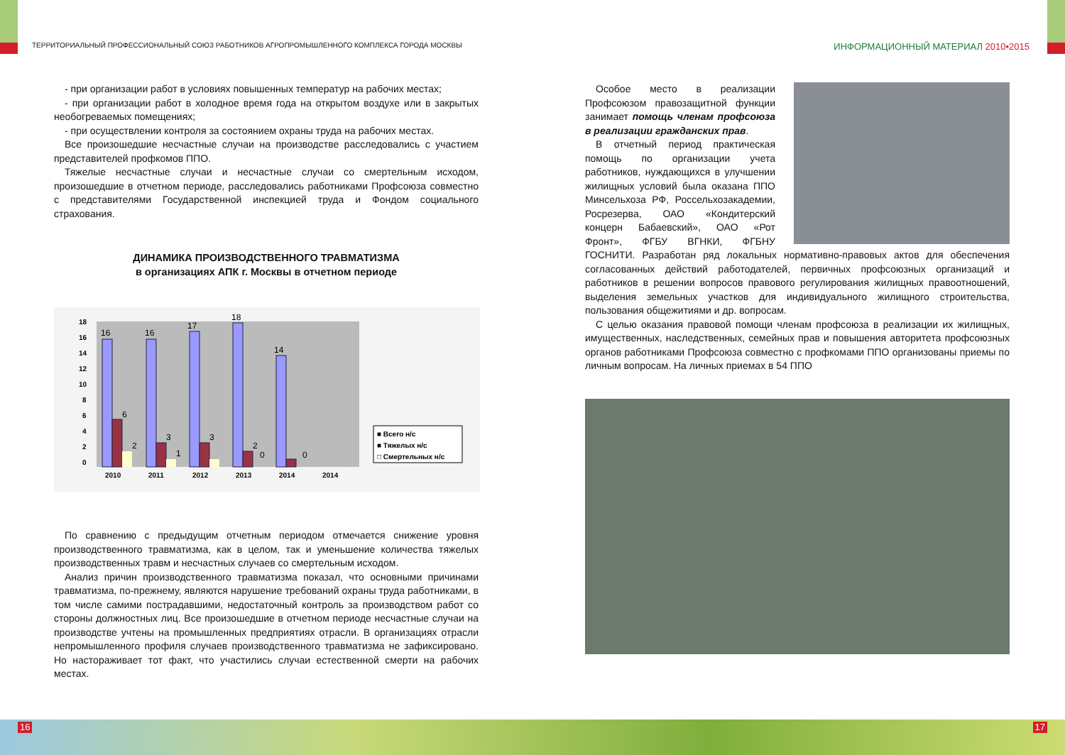ТЕРРИТОРИАЛЬНЫЙ ПРОФЕССИОНАЛЬНЫЙ СОЮЗ РАБОТНИКОВ АГРОПРОМЫШЛЕННОГО КОМПЛЕКСА ГОРОДА МОСКВЫ
ИНФОРМАЦИОННЫЙ МАТЕРИАЛ 2010•2015
- при организации работ в условиях повышенных температур на рабочих местах;
- при организации работ в холодное время года на открытом воздухе или в закрытых необогреваемых помещениях;
- при осуществлении контроля за состоянием охраны труда на рабочих местах.
Все произошедшие несчастные случаи на производстве расследовались с участием представителей профкомов ППО.
Тяжелые несчастные случаи и несчастные случаи со смертельным исходом, произошедшие в отчетном периоде, расследовались работниками Профсоюза совместно с представителями Государственной инспекцией труда и Фондом социального страхования.
ДИНАМИКА ПРОИЗВОДСТВЕННОГО ТРАВМАТИЗМА
в организациях АПК г. Москвы в отчетном периоде
16
16
17
18
14
6
3
3
2
0
0
2
1
18
16
14
12
10
8
6
4
2
0
2010
2011
2012
2013
2014
2014
■ Всего н/с
■ Тяжелых н/с
□ Смертельных н/с
По сравнению с предыдущим отчетным периодом отмечается снижение уровня производственного травматизма, как в целом, так и уменьшение количества тяжелых производственных травм и несчастных случаев со смертельным исходом.
Анализ причин производственного травматизма показал, что основными причинами травматизма, по-прежнему, являются нарушение требований охраны труда работниками, в том числе самими пострадавшими, недостаточный контроль за производством работ со стороны должностных лиц. Все произошедшие в отчетном периоде несчастные случаи на производстве учтены на промышленных предприятиях отрасли. В организациях отрасли непромышленного профиля случаев производственного травматизма не зафиксировано. Но настораживает тот факт, что участились случаи естественной смерти на рабочих местах.
Особое место в реализации Профсоюзом правозащитной функции занимает помощь членам профсоюза в реализации гражданских прав.
В отчетный период практическая помощь по организации учета работников, нуждающихся в улучшении жилищных условий была оказана ППО Минсельхоза РФ, Россельхозакадемии, Росрезерва, ОАО «Кондитерский концерн Бабаевский», ОАО «Рот Фронт», ФГБУ ВГНКИ, ФГБНУ ГОСНИТИ. Разработан ряд локальных нормативно-правовых актов для обеспечения согласованных действий работодателей, первичных профсоюзных организаций и работников в решении вопросов правового регулирования жилищных правоотношений, выделения земельных участков для индивидуального жилищного строительства, пользования общежитиями и др. вопросам.
С целью оказания правовой помощи членам профсоюза в реализации их жилищных, имущественных, наследственных, семейных прав и повышения авторитета профсоюзных органов работниками Профсоюза совместно с профкомами ППО организованы приемы по личным вопросам. На личных приемах в 54 ППО
16 17